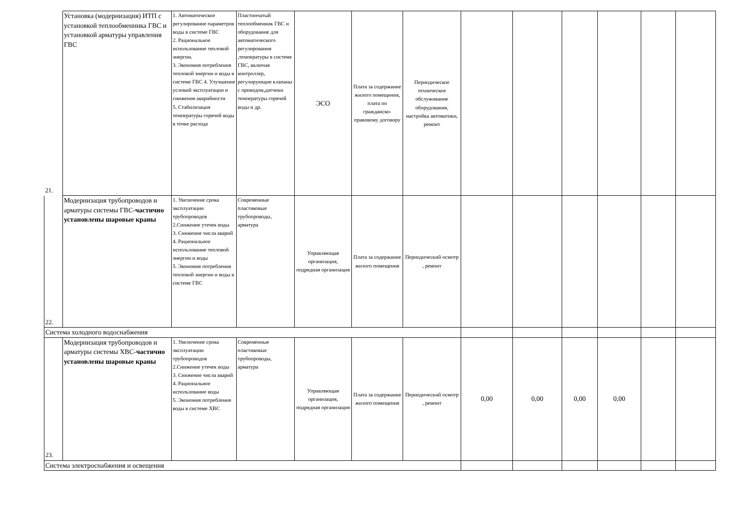| 21. | Установка (модернизация) ИТП с установкой теплообменника ГВС и установкой арматуры управления ГВС | 1. Автоматическое регулирование параметров воды в системе ГВС 2. Рациональное использование тепловой энергии. 3. Экономия потребления тепловой энергии и воды в системе ГВС 4. Улучшение условий эксплуатации и снижения аварийности 5. Стабилизация температуры горячей воды в точке расхода | Пластинчатый теплообменник ГВС и оборудование для автоматического регулирования ,температуры в системе ГВС, включая контроллер, регулирующие клапаны с приводом,датчики температуры горячей воды и др. | ЭСО | Плата за содержание жилого помещения, плата по гражданско-правовому договору | Периодическое техническое обслуживание оборудования, настройка автоматики, ремонт | | | | | | |
| 22. | Модернизация трубопроводов и арматуры системы ГВС- частично установлены шаровые краны | 1. Увеличение срока эксплуатации трубопроводов 2.Снижение утечек воды 3. Снижение числа аварий 4. Рациональное использование тепловой энергии и воды 5. Экономия потребления тепловой энергии и воды в системе ГВС | Современные пластиковые трубопроводы, арматура | Управляющая организация, подрядная организация | Плата за содержание жилого помещения | Периодический осмотр , ремонт | | | | | | |
| Система холодного водоснабжения | | | | | | | | | | | | |
| 23. | Модернизация трубопроводов и арматуры системы ХВС- частично установлены шаровые краны | 1. Увеличение срока эксплуатации трубопроводов 2.Снижение утечек воды 3. Снижение числа аварий 4. Рациональное использование воды 5. Экономия потребления воды в системе ХВС | Современные пластиковые трубопроводы, арматура | Управляющая организация, подрядная организация | Плата за содержание жилого помещения | Периодический осмотр , ремонт | 0,00 | 0,00 | 0,00 | 0,00 | | |
| Система электроснабжения и освещения | | | | | | | | | | | | |